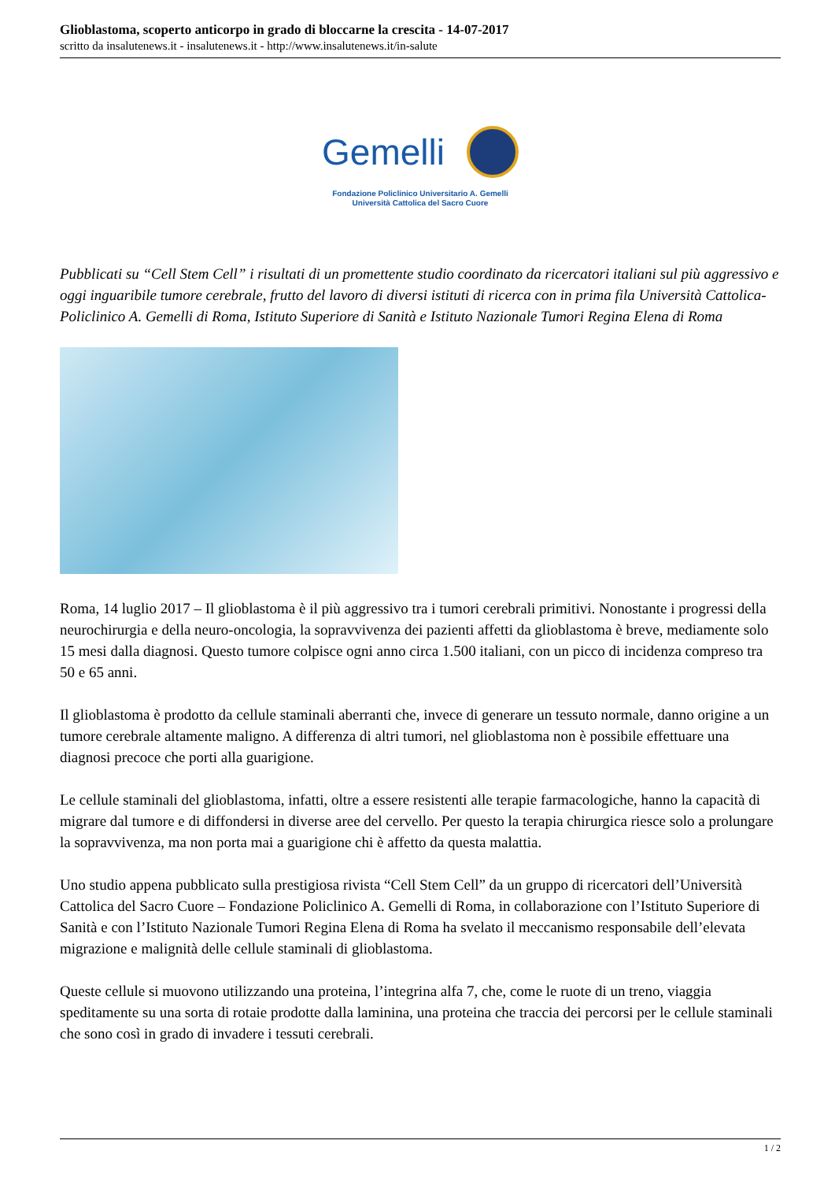Glioblastoma, scoperto anticorpo in grado di bloccarne la crescita - 14-07-2017
scritto da insalutenews.it - insalutenews.it - http://www.insalutenews.it/in-salute
Gemelli
Fondazione Policlinico Universitario A. Gemelli
Università Cattolica del Sacro Cuore
Pubblicati su “Cell Stem Cell” i risultati di un promettente studio coordinato da ricercatori italiani sul più aggressivo e oggi inguaribile tumore cerebrale, frutto del lavoro di diversi istituti di ricerca con in prima fila Università Cattolica-Policlinico A. Gemelli di Roma, Istituto Superiore di Sanità e Istituto Nazionale Tumori Regina Elena di Roma
Roma, 14 luglio 2017 – Il glioblastoma è il più aggressivo tra i tumori cerebrali primitivi. Nonostante i progressi della neurochirurgia e della neuro-oncologia, la sopravvivenza dei pazienti affetti da glioblastoma è breve, mediamente solo 15 mesi dalla diagnosi. Questo tumore colpisce ogni anno circa 1.500 italiani, con un picco di incidenza compreso tra 50 e 65 anni.
Il glioblastoma è prodotto da cellule staminali aberranti che, invece di generare un tessuto normale, danno origine a un tumore cerebrale altamente maligno. A differenza di altri tumori, nel glioblastoma non è possibile effettuare una diagnosi precoce che porti alla guarigione.
Le cellule staminali del glioblastoma, infatti, oltre a essere resistenti alle terapie farmacologiche, hanno la capacità di migrare dal tumore e di diffondersi in diverse aree del cervello. Per questo la terapia chirurgica riesce solo a prolungare la sopravvivenza, ma non porta mai a guarigione chi è affetto da questa malattia.
Uno studio appena pubblicato sulla prestigiosa rivista “Cell Stem Cell” da un gruppo di ricercatori dell’Università Cattolica del Sacro Cuore – Fondazione Policlinico A. Gemelli di Roma, in collaborazione con l’Istituto Superiore di Sanità e con l’Istituto Nazionale Tumori Regina Elena di Roma ha svelato il meccanismo responsabile dell’elevata migrazione e malignità delle cellule staminali di glioblastoma.
Queste cellule si muovono utilizzando una proteina, l’integrina alfa 7, che, come le ruote di un treno, viaggia speditamente su una sorta di rotaie prodotte dalla laminina, una proteina che traccia dei percorsi per le cellule staminali che sono così in grado di invadere i tessuti cerebrali.
1 / 2